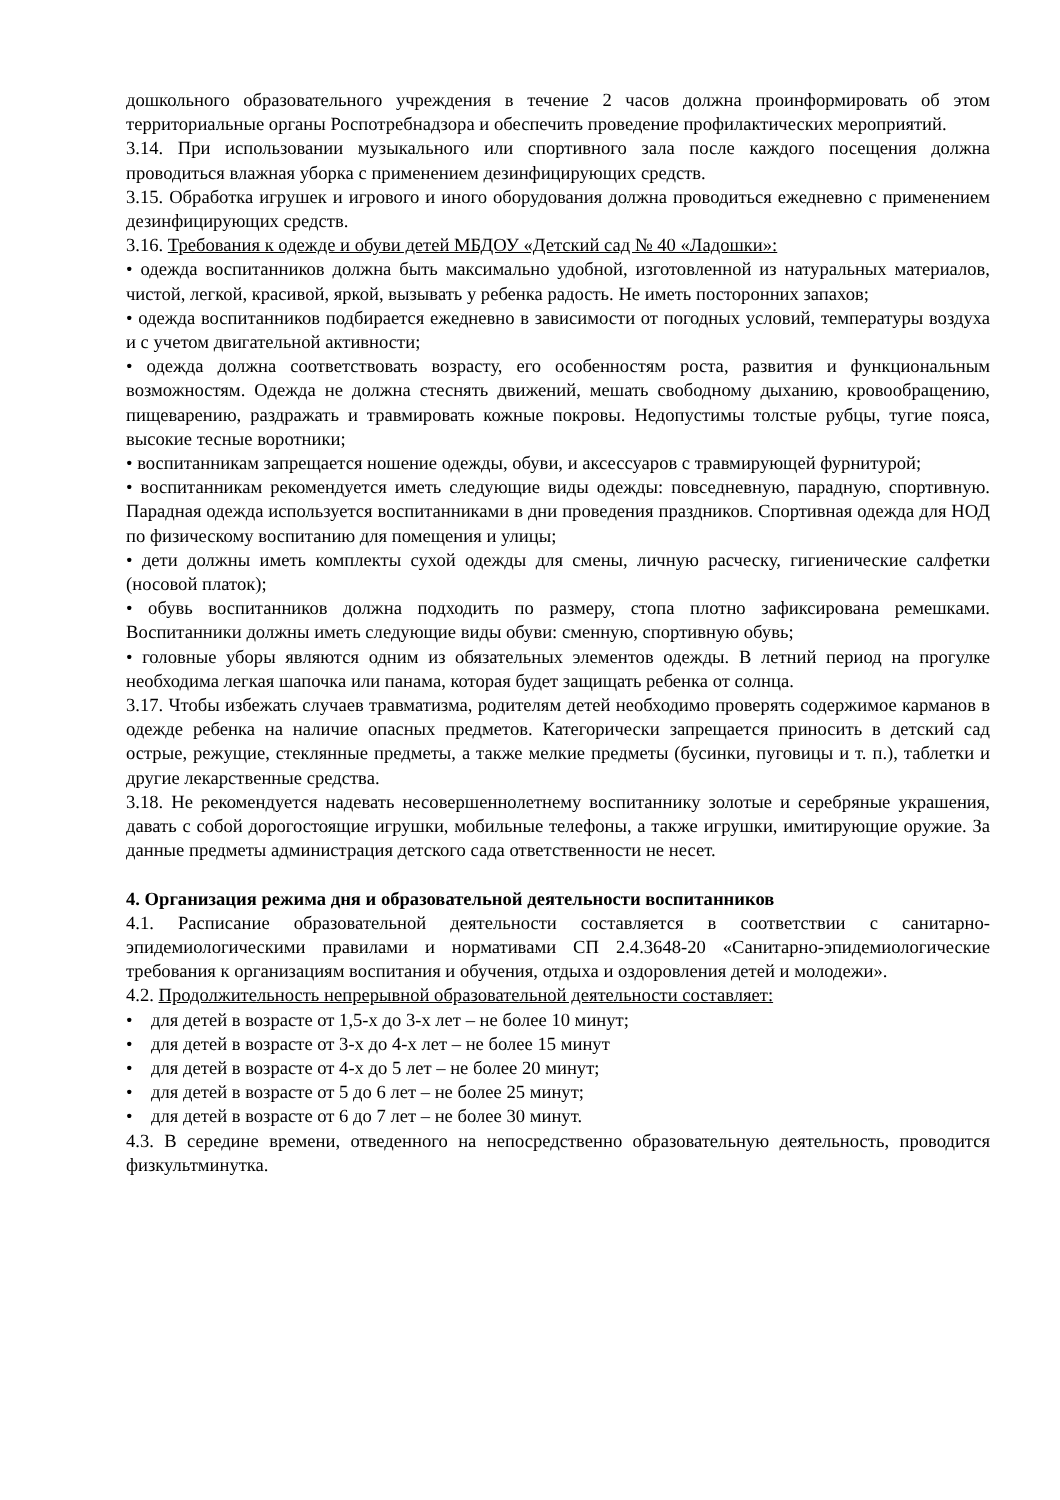дошкольного образовательного учреждения в течение 2 часов должна проинформировать об этом территориальные органы Роспотребнадзора и обеспечить проведение профилактических мероприятий.
3.14. При использовании музыкального или спортивного зала после каждого посещения должна проводиться влажная уборка с применением дезинфицирующих средств.
3.15. Обработка игрушек и игрового и иного оборудования должна проводиться ежедневно с применением дезинфицирующих средств.
3.16. Требования к одежде и обуви детей МБДОУ «Детский сад № 40 «Ладошки»:
• одежда воспитанников должна быть максимально удобной, изготовленной из натуральных материалов, чистой, легкой, красивой, яркой, вызывать у ребенка радость. Не иметь посторонних запахов;
• одежда воспитанников подбирается ежедневно в зависимости от погодных условий, температуры воздуха и с учетом двигательной активности;
• одежда должна соответствовать возрасту, его особенностям роста, развития и функциональным возможностям. Одежда не должна стеснять движений, мешать свободному дыханию, кровообращению, пищеварению, раздражать и травмировать кожные покровы. Недопустимы толстые рубцы, тугие пояса, высокие тесные воротники;
• воспитанникам запрещается ношение одежды, обуви, и аксессуаров с травмирующей фурнитурой;
• воспитанникам рекомендуется иметь следующие виды одежды: повседневную, парадную, спортивную. Парадная одежда используется воспитанниками в дни проведения праздников. Спортивная одежда для НОД по физическому воспитанию для помещения и улицы;
• дети должны иметь комплекты сухой одежды для смены, личную расческу, гигиенические салфетки (носовой платок);
• обувь воспитанников должна подходить по размеру, стопа плотно зафиксирована ремешками. Воспитанники должны иметь следующие виды обуви: сменную, спортивную обувь;
• головные уборы являются одним из обязательных элементов одежды. В летний период на прогулке необходима легкая шапочка или панама, которая будет защищать ребенка от солнца.
3.17. Чтобы избежать случаев травматизма, родителям детей необходимо проверять содержимое карманов в одежде ребенка на наличие опасных предметов. Категорически запрещается приносить в детский сад острые, режущие, стеклянные предметы, а также мелкие предметы (бусинки, пуговицы и т. п.), таблетки и другие лекарственные средства.
3.18. Не рекомендуется надевать несовершеннолетнему воспитаннику золотые и серебряные украшения, давать с собой дорогостоящие игрушки, мобильные телефоны, а также игрушки, имитирующие оружие. За данные предметы администрация детского сада ответственности не несет.
4. Организация режима дня и образовательной деятельности воспитанников
4.1. Расписание образовательной деятельности составляется в соответствии с санитарно-эпидемиологическими правилами и нормативами СП 2.4.3648-20 «Санитарно-эпидемиологические требования к организациям воспитания и обучения, отдыха и оздоровления детей и молодежи».
4.2. Продолжительность непрерывной образовательной деятельности составляет:
• для детей в возрасте от 1,5-х до 3-х лет – не более 10 минут;
• для детей в возрасте от 3-х до 4-х лет – не более 15 минут
• для детей в возрасте от 4-х до 5 лет – не более 20 минут;
• для детей в возрасте от 5 до 6 лет – не более 25 минут;
• для детей в возрасте от 6 до 7 лет – не более 30 минут.
4.3. В середине времени, отведенного на непосредственно образовательную деятельность, проводится физкультминутка.